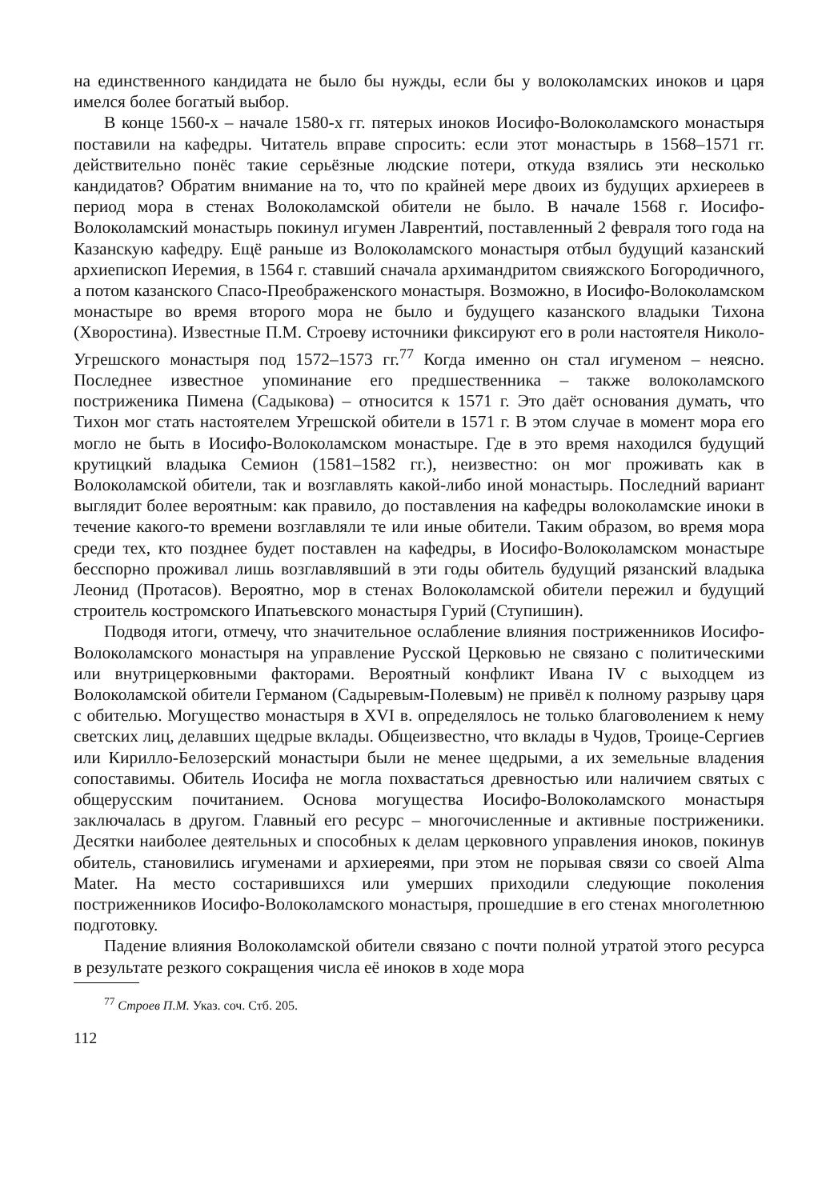на единственного кандидата не было бы нужды, если бы у волоколамских иноков и царя имелся более богатый выбор.
В конце 1560-х – начале 1580-х гг. пятерых иноков Иосифо-Волоколамского монастыря поставили на кафедры. Читатель вправе спросить: если этот монастырь в 1568–1571 гг. действительно понёс такие серьёзные людские потери, откуда взялись эти несколько кандидатов? Обратим внимание на то, что по крайней мере двоих из будущих архиереев в период мора в стенах Волоколамской обители не было. В начале 1568 г. Иосифо-Волоколамский монастырь покинул игумен Лаврентий, поставленный 2 февраля того года на Казанскую кафедру. Ещё раньше из Волоколамского монастыря отбыл будущий казанский архиепископ Иеремия, в 1564 г. ставший сначала архимандритом свияжского Богородичного, а потом казанского Спасо-Преображенского монастыря. Возможно, в Иосифо-Волоколамском монастыре во время второго мора не было и будущего казанского владыки Тихона (Хворостина). Известные П.М. Строеву источники фиксируют его в роли настоятеля Николо-Угрешского монастыря под 1572–1573 гг.<sup>77</sup> Когда именно он стал игуменом – неясно. Последнее известное упоминание его предшественника – также волоколамского постриженика Пимена (Садыкова) – относится к 1571 г. Это даёт основания думать, что Тихон мог стать настоятелем Угрешской обители в 1571 г. В этом случае в момент мора его могло не быть в Иосифо-Волоколамском монастыре. Где в это время находился будущий крутицкий владыка Семион (1581–1582 гг.), неизвестно: он мог проживать как в Волоколамской обители, так и возглавлять какой-либо иной монастырь. Последний вариант выглядит более вероятным: как правило, до поставления на кафедры волоколамские иноки в течение какого-то времени возглавляли те или иные обители. Таким образом, во время мора среди тех, кто позднее будет поставлен на кафедры, в Иосифо-Волоколамском монастыре бесспорно проживал лишь возглавлявший в эти годы обитель будущий рязанский владыка Леонид (Протасов). Вероятно, мор в стенах Волоколамской обители пережил и будущий строитель костромского Ипатьевского монастыря Гурий (Ступишин).
Подводя итоги, отмечу, что значительное ослабление влияния постриженников Иосифо-Волоколамского монастыря на управление Русской Церковью не связано с политическими или внутрицерковными факторами. Вероятный конфликт Ивана IV с выходцем из Волоколамской обители Германом (Садыревым-Полевым) не привёл к полному разрыву царя с обителью. Могущество монастыря в XVI в. определялось не только благоволением к нему светских лиц, делавших щедрые вклады. Общеизвестно, что вклады в Чудов, Троице-Сергиев или Кирилло-Белозерский монастыри были не менее щедрыми, а их земельные владения сопоставимы. Обитель Иосифа не могла похвастаться древностью или наличием святых с общерусским почитанием. Основа могущества Иосифо-Волоколамского монастыря заключалась в другом. Главный его ресурс – многочисленные и активные постриженики. Десятки наиболее деятельных и способных к делам церковного управления иноков, покинув обитель, становились игуменами и архиереями, при этом не порывая связи со своей Alma Mater. На место состарившихся или умерших приходили следующие поколения постриженников Иосифо-Волоколамского монастыря, прошедшие в его стенах многолетнюю подготовку.
Падение влияния Волоколамской обители связано с почти полной утратой этого ресурса в результате резкого сокращения числа её иноков в ходе мора
<sup>77</sup> Строев П.М. Указ. соч. Стб. 205.
112